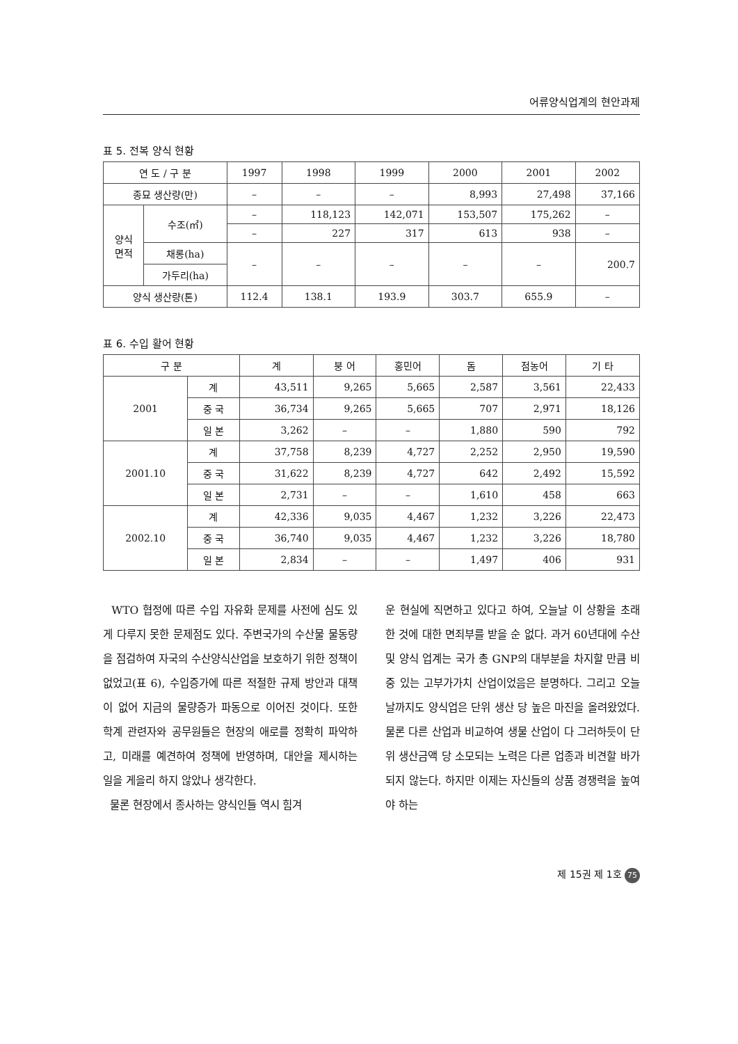어류양식업계의 현안과제
표 5. 전복 양식 현황
| 연 도 / 구 분 | | 1997 | 1998 | 1999 | 2000 | 2001 | 2002 |
| --- | --- | --- | --- | --- | --- | --- | --- |
| 종묘 생산량(만) | | – | – | – | 8,993 | 27,498 | 37,166 |
| 양식 면적 | 수조(㎡) | – | 118,123 | 142,071 | 153,507 | 175,262 | – |
| | | – | 227 | 317 | 613 | 938 | – |
| | 채롱(ha) | – | – | – | – | – | 200.7 |
| | 가두리(ha) | | | | | | |
| 양식 생산량(톤) | | 112.4 | 138.1 | 193.9 | 303.7 | 655.9 | – |
표 6. 수입 활어 현황
| 구 분 | | 계 | 붕 어 | 홍민어 | 돔 | 점농어 | 기 타 |
| --- | --- | --- | --- | --- | --- | --- | --- |
| 2001 | 계 | 43,511 | 9,265 | 5,665 | 2,587 | 3,561 | 22,433 |
| | 중 국 | 36,734 | 9,265 | 5,665 | 707 | 2,971 | 18,126 |
| | 일 본 | 3,262 | – | – | 1,880 | 590 | 792 |
| 2001.10 | 계 | 37,758 | 8,239 | 4,727 | 2,252 | 2,950 | 19,590 |
| | 중 국 | 31,622 | 8,239 | 4,727 | 642 | 2,492 | 15,592 |
| | 일 본 | 2,731 | – | – | 1,610 | 458 | 663 |
| 2002.10 | 계 | 42,336 | 9,035 | 4,467 | 1,232 | 3,226 | 22,473 |
| | 중 국 | 36,740 | 9,035 | 4,467 | 1,232 | 3,226 | 18,780 |
| | 일 본 | 2,834 | – | – | 1,497 | 406 | 931 |
WTO 협정에 따른 수입 자유화 문제를 사전에 심도 있게 다루지 못한 문제점도 있다. 주변국가의 수산물 물동량을 점검하여 자국의 수산양식산업을 보호하기 위한 정책이 없었고(표 6), 수입증가에 따른 적절한 규제 방안과 대책이 없어 지금의 물량증가 파동으로 이어진 것이다. 또한 학계 관련자와 공무원들은 현장의 애로를 정확히 파악하고, 미래를 예견하여 정책에 반영하며, 대안을 제시하는 일을 게을리 하지 않았나 생각한다.
물론 현장에서 종사하는 양식인들 역시 힘겨
운 현실에 직면하고 있다고 하여, 오늘날 이 상황을 초래한 것에 대한 면죄부를 받을 순 없다. 과거 60년대에 수산 및 양식 업계는 국가 총 GNP의 대부분을 차지할 만큼 비중 있는 고부가가치 산업이었음은 분명하다. 그리고 오늘날까지도 양식업은 단위 생산 당 높은 마진을 올려왔었다. 물론 다른 산업과 비교하여 생물 산업이 다 그러하듯이 단위 생산금액 당 소모되는 노력은 다른 업종과 비견할 바가 되지 않는다. 하지만 이제는 자신들의 상품 경쟁력을 높여야 하는
제 15권 제 1호 75